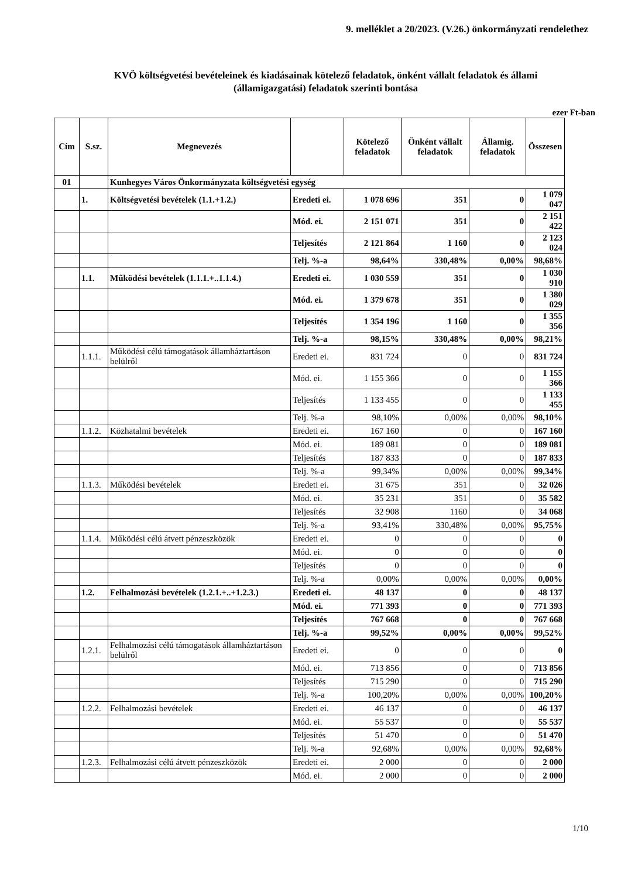9. melléklet a 20/2023. (V.26.) önkormányzati rendelethez
KVÖ költségvetési bevételeinek és kiadásainak kötelező feladatok, önként vállalt feladatok és állami
(államigazgatási) feladatok szerinti bontása
ezer Ft-ban
| Cím | S.sz. | Megnevezés | | Kötelező feladatok | Önként vállalt feladatok | Államig. feladatok | Összesen |
| --- | --- | --- | --- | --- | --- | --- | --- |
| 01 | | Kunhegyes Város Önkormányzata költségvetési egység | | | | | |
| | 1. | Költségvetési bevételek (1.1.+1.2.) | Eredeti ei. | 1 078 696 | 351 | 0 | 1 079 047 |
| | | | Mód. ei. | 2 151 071 | 351 | 0 | 2 151 422 |
| | | | Teljesítés | 2 121 864 | 1 160 | 0 | 2 123 024 |
| | | | Telj. %-a | 98,64% | 330,48% | 0,00% | 98,68% |
| | 1.1. | Működési bevételek (1.1.1.+..1.1.4.) | Eredeti ei. | 1 030 559 | 351 | 0 | 1 030 910 |
| | | | Mód. ei. | 1 379 678 | 351 | 0 | 1 380 029 |
| | | | Teljesítés | 1 354 196 | 1 160 | 0 | 1 355 356 |
| | | | Telj. %-a | 98,15% | 330,48% | 0,00% | 98,21% |
| | 1.1.1. | Működési célú támogatások államháztartáson belülről | Eredeti ei. | 831 724 | 0 | 0 | 831 724 |
| | | | Mód. ei. | 1 155 366 | 0 | 0 | 1 155 366 |
| | | | Teljesítés | 1 133 455 | 0 | 0 | 1 133 455 |
| | | | Telj. %-a | 98,10% | 0,00% | 0,00% | 98,10% |
| | 1.1.2. | Közhatalmi bevételek | Eredeti ei. | 167 160 | 0 | 0 | 167 160 |
| | | | Mód. ei. | 189 081 | 0 | 0 | 189 081 |
| | | | Teljesítés | 187 833 | 0 | 0 | 187 833 |
| | | | Telj. %-a | 99,34% | 0,00% | 0,00% | 99,34% |
| | 1.1.3. | Működési bevételek | Eredeti ei. | 31 675 | 351 | 0 | 32 026 |
| | | | Mód. ei. | 35 231 | 351 | 0 | 35 582 |
| | | | Teljesítés | 32 908 | 1160 | 0 | 34 068 |
| | | | Telj. %-a | 93,41% | 330,48% | 0,00% | 95,75% |
| | 1.1.4. | Működési célú átvett pénzeszközök | Eredeti ei. | 0 | 0 | 0 | 0 |
| | | | Mód. ei. | 0 | 0 | 0 | 0 |
| | | | Teljesítés | 0 | 0 | 0 | 0 |
| | | | Telj. %-a | 0,00% | 0,00% | 0,00% | 0,00% |
| | 1.2. | Felhalmozási bevételek (1.2.1.+..+1.2.3.) | Eredeti ei. | 48 137 | 0 | 0 | 48 137 |
| | | | Mód. ei. | 771 393 | 0 | 0 | 771 393 |
| | | | Teljesítés | 767 668 | 0 | 0 | 767 668 |
| | | | Telj. %-a | 99,52% | 0,00% | 0,00% | 99,52% |
| | 1.2.1. | Felhalmozási célú támogatások államháztartáson belülről | Eredeti ei. | 0 | 0 | 0 | 0 |
| | | | Mód. ei. | 713 856 | 0 | 0 | 713 856 |
| | | | Teljesítés | 715 290 | 0 | 0 | 715 290 |
| | | | Telj. %-a | 100,20% | 0,00% | 0,00% | 100,20% |
| | 1.2.2. | Felhalmozási bevételek | Eredeti ei. | 46 137 | 0 | 0 | 46 137 |
| | | | Mód. ei. | 55 537 | 0 | 0 | 55 537 |
| | | | Teljesítés | 51 470 | 0 | 0 | 51 470 |
| | | | Telj. %-a | 92,68% | 0,00% | 0,00% | 92,68% |
| | 1.2.3. | Felhalmozási célú átvett pénzeszközök | Eredeti ei. | 2 000 | 0 | 0 | 2 000 |
| | | | Mód. ei. | 2 000 | 0 | 0 | 2 000 |
1/10